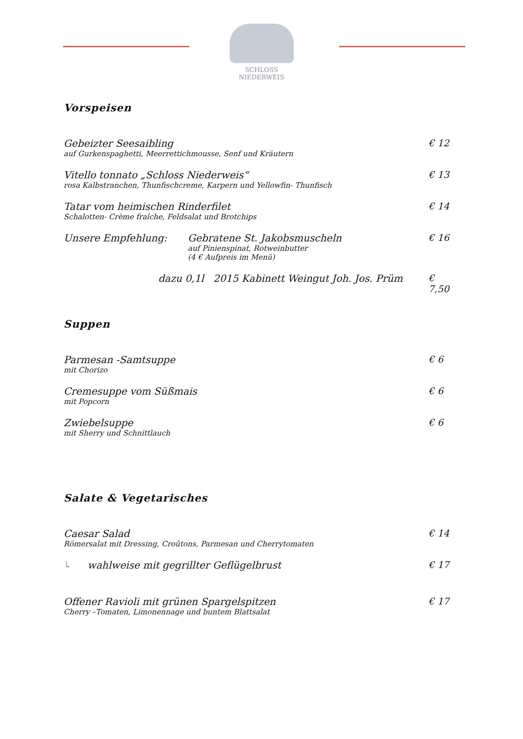SCHLOSS NIEDERWEIS
Vorspeisen
Gebeizter Seesaibling
auf Gurkenspaghetti, Meerrettichmousse, Senf und Kräutern
€ 12
Vitello tonnato „Schloss Niederweis“
rosa Kalbstranchen, Thunfischcreme, Karpern und Yellowfin- Thunfisch
€ 13
Tatar vom heimischen Rinderfilet
Schalotten- Crème fraîche, Feldsalat und Brotchips
€ 14
Unsere Empfehlung: Gebratene St. Jakobsmuscheln
auf Pinienspinat, Rotweinbutter
(4 € Aufpreis im Menü)
€ 16
dazu 0,1l 2015 Kabinett Weingut Joh. Jos. Prüm
€ 7,50
Suppen
Parmesan -Samtsuppe
mit Chorizo
€ 6
Cremesuppe vom Süßmais
mit Popcorn
€ 6
Zwiebelsuppe
mit Sherry und Schnittlauch
€ 6
Salate & Vegetarisches
Caesar Salad
Römersalat mit Dressing, Croûtons, Parmesan und Cherrytomaten
€ 14
↳ wahlweise mit gegrillter Geflügelbrust
€ 17
Offener Ravioli mit grünen Spargelspitzen
Cherry –Tomaten, Limonennage und buntem Blattsalat
€ 17